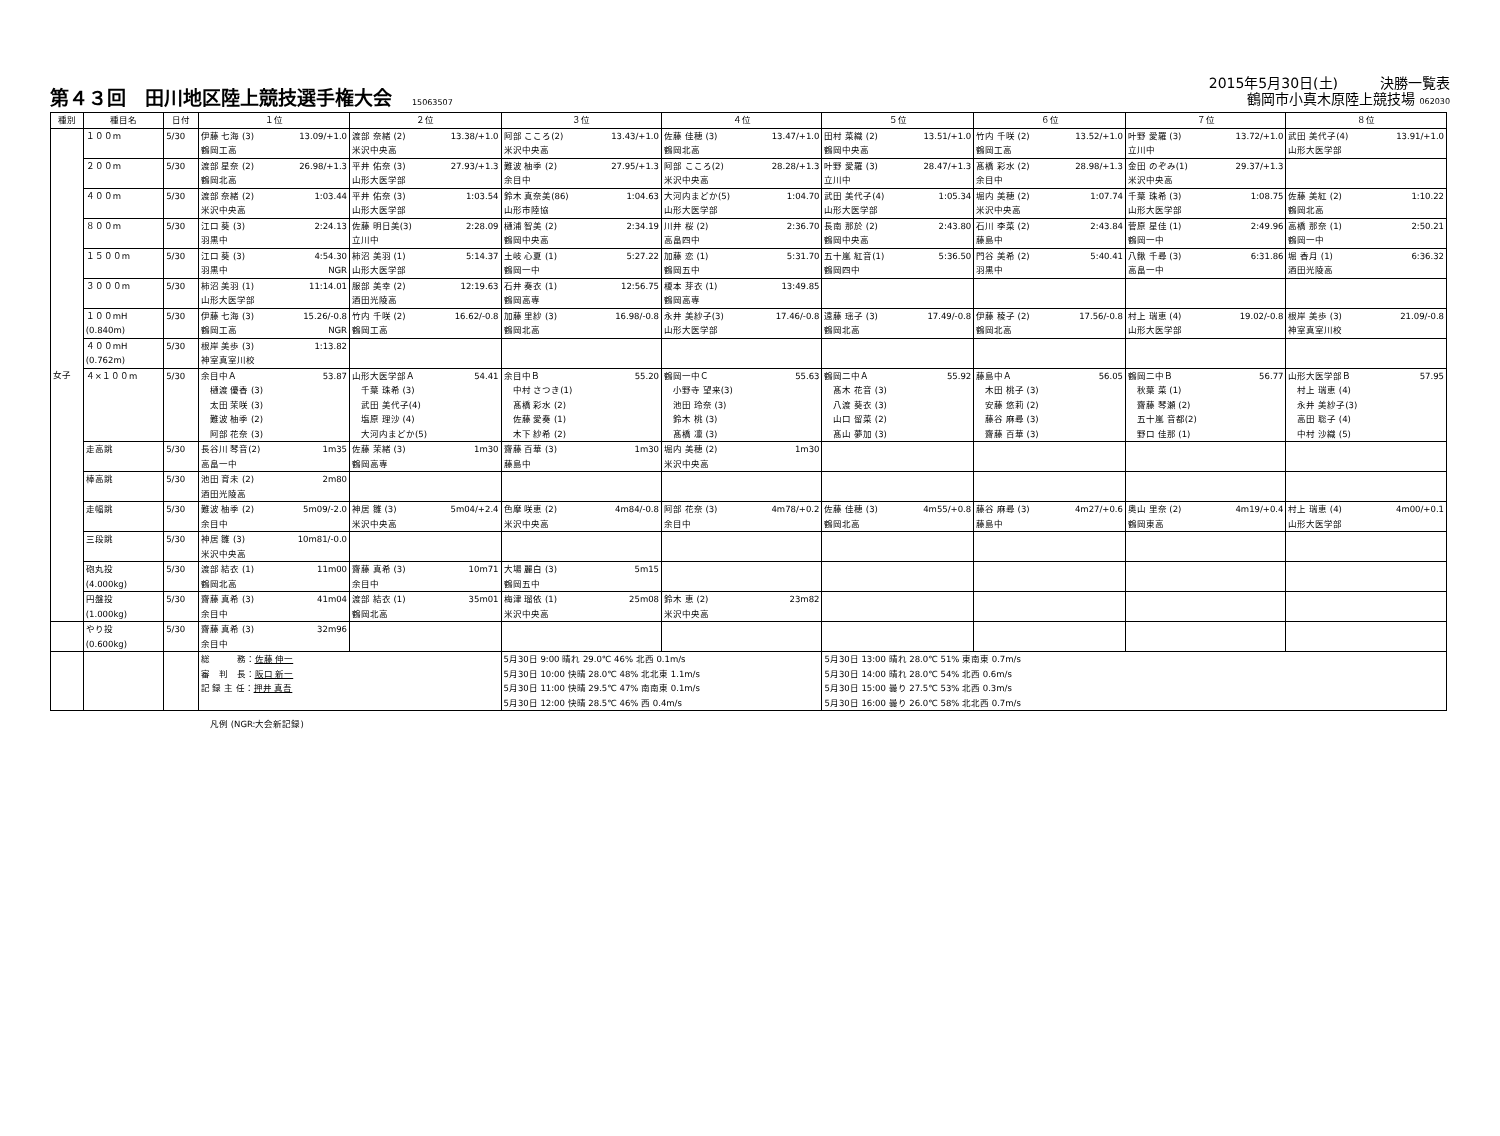第４３回　田川地区陸上競技選手権大会 15063507
2015年5月30日(土)　　　決勝一覧表
鶴岡市小真木原陸上競技場 062030
| 種別 | 種目名 | 日付 | １位 | ２位 | ３位 | ４位 | ５位 | ６位 | ７位 | ８位 |
| --- | --- | --- | --- | --- | --- | --- | --- | --- | --- | --- |
| 女子 | １００m | 5/30 | 伊藤 七海 (3) 13.09/+1.0 鶴岡工高 | 渡部 奈緒 (2) 13.38/+1.0 米沢中央高 | 阿部 こころ(2) 13.43/+1.0 米沢中央高 | 佐藤 佳穂 (3) 13.47/+1.0 鶴岡北高 | 田村 菜織 (2) 13.51/+1.0 鶴岡中央高 | 竹内 千咲 (2) 13.52/+1.0 鶴岡工高 | 叶野 愛羅 (3) 13.72/+1.0 立川中 | 武田 美代子(4) 13.91/+1.0 山形大医学部 |
| | ２００m | 5/30 | 渡部 星奈 (2) 26.98/+1.3 鶴岡北高 | 平井 佑奈 (3) 27.93/+1.3 山形大医学部 | 難波 柚季 (2) 27.95/+1.3 余目中 | 阿部 こころ(2) 28.28/+1.3 米沢中央高 | 叶野 愛羅 (3) 28.47/+1.3 立川中 | 髙橋 彩水 (2) 28.98/+1.3 余目中 | 金田 のぞみ(1) 29.37/+1.3 米沢中央高 | |
| | ４００m | 5/30 | 渡部 奈緒 (2) 1:03.44 米沢中央高 | 平井 佑奈 (3) 1:03.54 山形大医学部 | 鈴木 真奈美(86) 1:04.63 山形市陸協 | 大河内まどか(5) 1:04.70 山形大医学部 | 武田 美代子(4) 1:05.34 山形大医学部 | 堀内 美穂 (2) 1:07.74 米沢中央高 | 千葉 珠希 (3) 1:08.75 山形大医学部 | 佐藤 美紅 (2) 1:10.22 鶴岡北高 |
| | ８００m | 5/30 | 江口 葵 (3) 2:24.13 羽黒中 | 佐藤 明日美(3) 2:28.09 立川中 | 樋浦 智美 (2) 2:34.19 鶴岡中央高 | 川井 桜 (2) 2:36.70 高畠四中 | 長南 那於 (2) 2:43.80 鶴岡中央高 | 石川 李菜 (2) 2:43.84 藤島中 | 菅原 星佳 (1) 2:49.96 鶴岡一中 | 高橋 那奈 (1) 2:50.21 鶴岡一中 |
| | １５００m | 5/30 | 江口 葵 (3) 4:54.30 羽黒中 NGR | 柿沼 美羽 (1) 5:14.37 山形大医学部 | 土岐 心夏 (1) 5:27.22 鶴岡一中 | 加藤 恋 (1) 5:31.70 鶴岡五中 | 五十嵐 紅音(1) 5:36.50 鶴岡四中 | 門谷 美希 (2) 5:40.41 羽黒中 | 八鍬 千尋 (3) 6:31.86 高畠一中 | 堀 香月 (1) 6:36.32 酒田光陵高 |
| | ３０００m | 5/30 | 柿沼 美羽 (1) 11:14.01 山形大医学部 | 服部 美幸 (2) 12:19.63 酒田光陵高 | 石井 奏衣 (1) 12:56.75 鶴岡高専 | 榎本 芽衣 (1) 13:49.85 鶴岡高専 | | | | |
| | １００mH (0.840m) | 5/30 | 伊藤 七海 (3) 15.26/-0.8 鶴岡工高 NGR | 竹内 千咲 (2) 16.62/-0.8 鶴岡工高 | 加藤 里紗 (3) 16.98/-0.8 鶴岡北高 | 永井 美紗子(3) 17.46/-0.8 山形大医学部 | 遠藤 瑶子 (3) 17.49/-0.8 鶴岡北高 | 伊藤 稜子 (2) 17.56/-0.8 鶴岡北高 | 村上 瑞恵 (4) 19.02/-0.8 山形大医学部 | 根岸 美歩 (3) 21.09/-0.8 神室真室川校 |
| | ４００mH (0.762m) | 5/30 | 根岸 美歩 (3) 1:13.82 神室真室川校 | | | | | | | |
| | ４×１００m | 5/30 | 余目中Ａ 53.87 樋渡 優香 (3) 太田 茉咲 (3) 難波 柚季 (2) 阿部 花奈 (3) | 山形大医学部Ａ 54.41 千葉 珠希 (3) 武田 美代子(4) 塩原 理沙 (4) 大河内まどか(5) | 余目中Ｂ 55.20 中村 さつき(1) 髙橋 彩水 (2) 佐藤 愛奏 (1) 木下 紗希 (2) | 鶴岡一中Ｃ 55.63 小野寺 望来(3) 池田 玲奈 (3) 鈴木 桃 (3) 髙橋 凛 (3) | 鶴岡二中Ａ 55.92 髙木 花音 (3) 八渡 葵衣 (3) 山口 留菜 (2) 髙山 夢加 (3) | 藤島中Ａ 56.05 木田 桃子 (3) 安藤 悠莉 (2) 藤谷 麻尋 (3) 齋藤 百華 (3) | 鶴岡二中Ｂ 56.77 秋葉 菜 (1) 齋藤 琴瀬 (2) 五十嵐 音都(2) 野口 佳那 (1) | 山形大医学部Ｂ 57.95 村上 瑞恵 (4) 永井 美紗子(3) 高田 聡子 (4) 中村 沙織 (5) |
| | 走高跳 | 5/30 | 長谷川 琴音(2) 1m35 高畠一中 | 佐藤 茉緒 (3) 1m30 鶴岡高専 | 齋藤 百華 (3) 1m30 藤島中 | 堀内 美穂 (2) 1m30 米沢中央高 | | | | |
| | 棒高跳 | 5/30 | 池田 育未 (2) 2m80 酒田光陵高 | | | | | | | |
| | 走幅跳 | 5/30 | 難波 柚季 (2) 5m09/-2.0 余目中 | 神居 雛 (3) 5m04/+2.4 米沢中央高 | 色摩 咲恵 (2) 4m84/-0.8 米沢中央高 | 阿部 花奈 (3) 4m78/+0.2 余目中 | 佐藤 佳穂 (3) 4m55/+0.8 鶴岡北高 | 藤谷 麻尋 (3) 4m27/+0.6 藤島中 | 奥山 里奈 (2) 4m19/+0.4 鶴岡東高 | 村上 瑞恵 (4) 4m00/+0.1 山形大医学部 |
| | 三段跳 | 5/30 | 神居 雛 (3) 10m81/-0.0 米沢中央高 | | | | | | | |
| | 砲丸投 (4.000kg) | 5/30 | 渡部 結衣 (1) 11m00 鶴岡北高 | 齋藤 真希 (3) 10m71 余目中 | 大場 麗白 (3) 5m15 鶴岡五中 | | | | | |
| | 円盤投 (1.000kg) | 5/30 | 齋藤 真希 (3) 41m04 余目中 | 渡部 結衣 (1) 35m01 鶴岡北高 | 梅津 瑠依 (1) 25m08 米沢中央高 | 鈴木 恵 (2) 23m82 米沢中央高 | | | | |
| | やり投 (0.600kg) | 5/30 | 齋藤 真希 (3) 32m96 余目中 | | | | | | | |
| | | | 総 務： 佐藤 伸一 審 判 長： 阪口 新一 記 録 主 任： 押井 真吾 | | 5月30日 9:00 晴れ 29.0℃ 46% 北西 0.1m/s 5月30日 10:00 快晴 28.0℃ 48% 北北東 1.1m/s 5月30日 11:00 快晴 29.5℃ 47% 南南東 0.1m/s 5月30日 12:00 快晴 28.5℃ 46% 西 0.4m/s | | 5月30日 13:00 晴れ 28.0℃ 51% 東南東 0.7m/s 5月30日 14:00 晴れ 28.0℃ 54% 北西 0.6m/s 5月30日 15:00 曇り 27.5℃ 53% 北西 0.3m/s 5月30日 16:00 曇り 26.0℃ 58% 北北西 0.7m/s | | | |
凡例 (NGR:大会新記録)